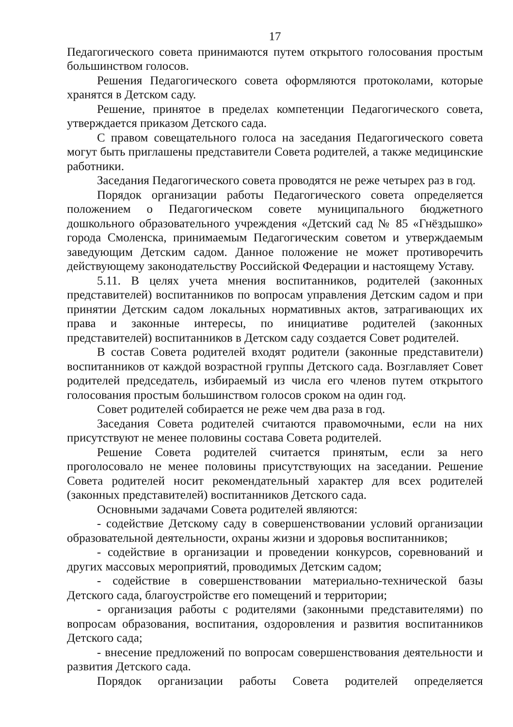17
Педагогического совета принимаются путем открытого голосования простым большинством голосов.
Решения Педагогического совета оформляются протоколами, которые хранятся в Детском саду.
Решение, принятое в пределах компетенции Педагогического совета, утверждается приказом Детского сада.
С правом совещательного голоса на заседания Педагогического совета могут быть приглашены представители Совета родителей, а также медицинские работники.
Заседания Педагогического совета проводятся не реже четырех раз в год.
Порядок организации работы Педагогического совета определяется положением о Педагогическом совете муниципального бюджетного дошкольного образовательного учреждения «Детский сад № 85 «Гнёздышко» города Смоленска, принимаемым Педагогическим советом и утверждаемым заведующим Детским садом. Данное положение не может противоречить действующему законодательству Российской Федерации и настоящему Уставу.
5.11. В целях учета мнения воспитанников, родителей (законных представителей) воспитанников по вопросам управления Детским садом и при принятии Детским садом локальных нормативных актов, затрагивающих их права и законные интересы, по инициативе родителей (законных представителей) воспитанников в Детском саду создается Совет родителей.
В состав Совета родителей входят родители (законные представители) воспитанников от каждой возрастной группы Детского сада. Возглавляет Совет родителей председатель, избираемый из числа его членов путем открытого голосования простым большинством голосов сроком на один год.
Совет родителей собирается не реже чем два раза в год.
Заседания Совета родителей считаются правомочными, если на них присутствуют не менее половины состава Совета родителей.
Решение Совета родителей считается принятым, если за него проголосовало не менее половины присутствующих на заседании. Решение Совета родителей носит рекомендательный характер для всех родителей (законных представителей) воспитанников Детского сада.
Основными задачами Совета родителей являются:
- содействие Детскому саду в совершенствовании условий организации образовательной деятельности, охраны жизни и здоровья воспитанников;
- содействие в организации и проведении конкурсов, соревнований и других массовых мероприятий, проводимых Детским садом;
- содействие в совершенствовании материально-технической базы Детского сада, благоустройстве его помещений и территории;
- организация работы с родителями (законными представителями) по вопросам образования, воспитания, оздоровления и развития воспитанников Детского сада;
- внесение предложений по вопросам совершенствования деятельности и развития Детского сада.
Порядок организации работы Совета родителей определяется